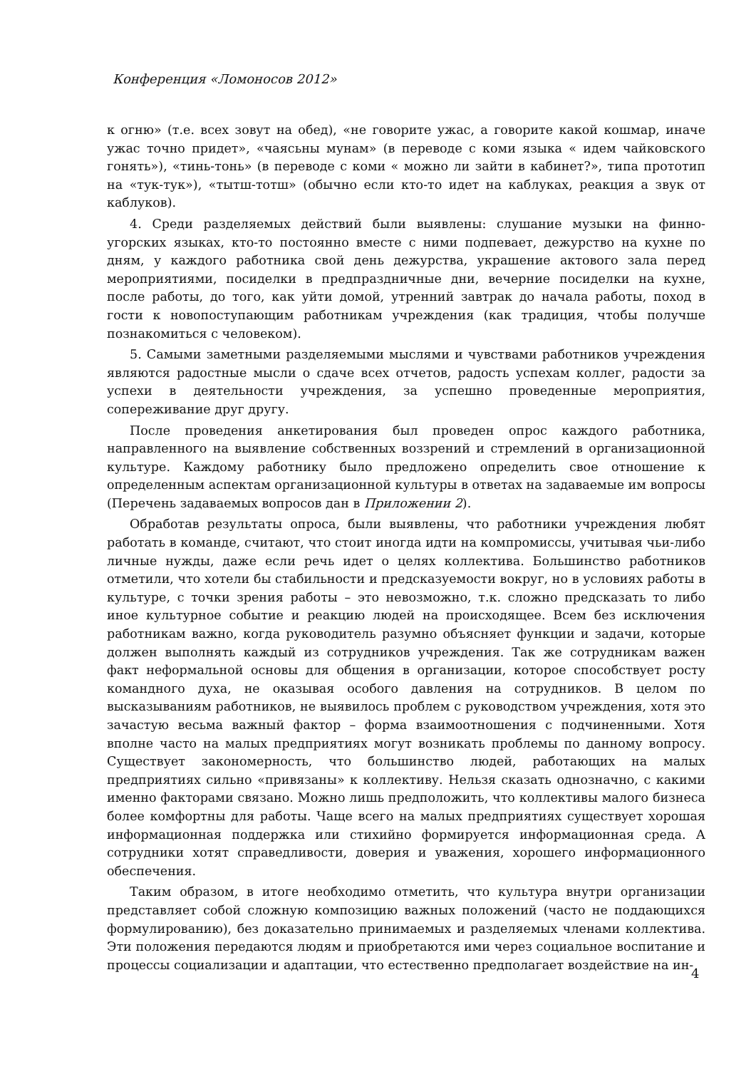Конференция «Ломоносов 2012»
к огню» (т.е. всех зовут на обед), «не говорите ужас, а говорите какой кошмар, иначе ужас точно придет», «чаясьны мунам» (в переводе с коми языка « идем чайковского гонять»), «тинь-тонь» (в переводе с коми « можно ли зайти в кабинет?», типа прототип на «тук-тук»), «тытш-тотш» (обычно если кто-то идет на каблуках, реакция а звук от каблуков).
4. Среди разделяемых действий были выявлены: слушание музыки на финно-угорских языках, кто-то постоянно вместе с ними подпевает, дежурство на кухне по дням, у каждого работника свой день дежурства, украшение актового зала перед мероприятиями, посиделки в предпраздничные дни, вечерние посиделки на кухне, после работы, до того, как уйти домой, утренний завтрак до начала работы, поход в гости к новопоступающим работникам учреждения (как традиция, чтобы получше познакомиться с человеком).
5. Самыми заметными разделяемыми мыслями и чувствами работников учреждения являются радостные мысли о сдаче всех отчетов, радость успехам коллег, радости за успехи в деятельности учреждения, за успешно проведенные мероприятия, сопереживание друг другу.
После проведения анкетирования был проведен опрос каждого работника, направленного на выявление собственных воззрений и стремлений в организационной культуре. Каждому работнику было предложено определить свое отношение к определенным аспектам организационной культуры в ответах на задаваемые им вопросы (Перечень задаваемых вопросов дан в Приложении 2).
Обработав результаты опроса, были выявлены, что работники учреждения любят работать в команде, считают, что стоит иногда идти на компромиссы, учитывая чьи-либо личные нужды, даже если речь идет о целях коллектива. Большинство работников отметили, что хотели бы стабильности и предсказуемости вокруг, но в условиях работы в культуре, с точки зрения работы – это невозможно, т.к. сложно предсказать то либо иное культурное событие и реакцию людей на происходящее. Всем без исключения работникам важно, когда руководитель разумно объясняет функции и задачи, которые должен выполнять каждый из сотрудников учреждения. Так же сотрудникам важен факт неформальной основы для общения в организации, которое способствует росту командного духа, не оказывая особого давления на сотрудников. В целом по высказываниям работников, не выявилось проблем с руководством учреждения, хотя это зачастую весьма важный фактор – форма взаимоотношения с подчиненными. Хотя вполне часто на малых предприятиях могут возникать проблемы по данному вопросу. Существует закономерность, что большинство людей, работающих на малых предприятиях сильно «привязаны» к коллективу. Нельзя сказать однозначно, с какими именно факторами связано. Можно лишь предположить, что коллективы малого бизнеса более комфортны для работы. Чаще всего на малых предприятиях существует хорошая информационная поддержка или стихийно формируется информационная среда. А сотрудники хотят справедливости, доверия и уважения, хорошего информационного обеспечения.
Таким образом, в итоге необходимо отметить, что культура внутри организации представляет собой сложную композицию важных положений (часто не поддающихся формулированию), без доказательно принимаемых и разделяемых членами коллектива. Эти положения передаются людям и приобретаются ими через социальное воспитание и процессы социализации и адаптации, что естественно предполагает воздействие на ин-
4